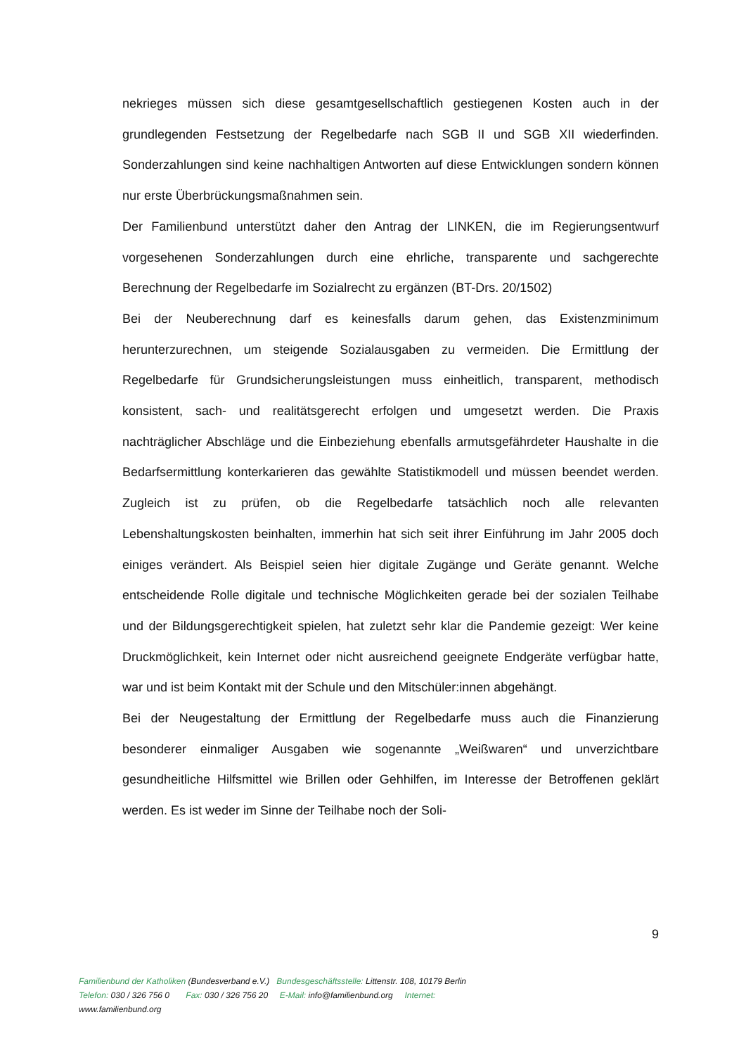nekrieges müssen sich diese gesamtgesellschaftlich gestiegenen Kosten auch in der grundlegenden Festsetzung der Regelbedarfe nach SGB II und SGB XII wiederfinden. Sonderzahlungen sind keine nachhaltigen Antworten auf diese Ent­wicklungen sondern können nur erste Überbrückungsmaßnahmen sein.
Der Familienbund unterstützt daher den Antrag der LINKEN, die im Regierungs­entwurf vorgesehenen Sonderzahlungen durch eine ehrliche, transparente und sachgerechte Berechnung der Regelbedarfe im Sozialrecht zu ergänzen (BT-Drs. 20/1502)
Bei der Neuberechnung darf es keinesfalls darum gehen, das Existenzminimum herunterzurechnen, um steigende Sozialausgaben zu vermeiden. Die Ermittlung der Regelbedarfe für Grundsicherungsleistungen muss einheitlich, transparent, methodisch konsistent, sach- und realitätsgerecht erfolgen und umgesetzt wer­den. Die Praxis nachträglicher Abschläge und die Einbeziehung ebenfalls ar­mutsgefährdeter Haushalte in die Bedarfsermittlung konterkarieren das gewählte Statistikmodell und müssen beendet werden. Zugleich ist zu prüfen, ob die Regelbedarfe tatsächlich noch alle relevanten Lebenshaltungskosten beinhalten, immerhin hat sich seit ihrer Einführung im Jahr 2005 doch einiges verändert. Als Beispiel seien hier digitale Zugänge und Geräte genannt. Welche entschei­dende Rolle digitale und technische Möglichkeiten gerade bei der sozialen Teil­habe und der Bildungsgerechtigkeit spielen, hat zuletzt sehr klar die Pandemie gezeigt: Wer keine Druckmöglichkeit, kein Internet oder nicht ausreichend geeig­nete Endgeräte verfügbar hatte, war und ist beim Kontakt mit der Schule und den Mitschüler:innen abgehängt.
Bei der Neugestaltung der Ermittlung der Regelbedarfe muss auch die Finanzie­rung besonderer einmaliger Ausgaben wie sogenannte „Weißwaren“ und unver­zichtbare gesundheitliche Hilfsmittel wie Brillen oder Gehhilfen, im Interesse der Betroffenen geklärt werden. Es ist weder im Sinne der Teilhabe noch der Soli-
9
Familienbund der Katholiken (Bundesverband e.V.) Bundesgeschäftsstelle: Littenstr. 108, 10179 Berlin
Telefon: 030 / 326 756 0 Fax: 030 / 326 756 20 E-Mail: info@familienbund.org Internet:
www.familienbund.org